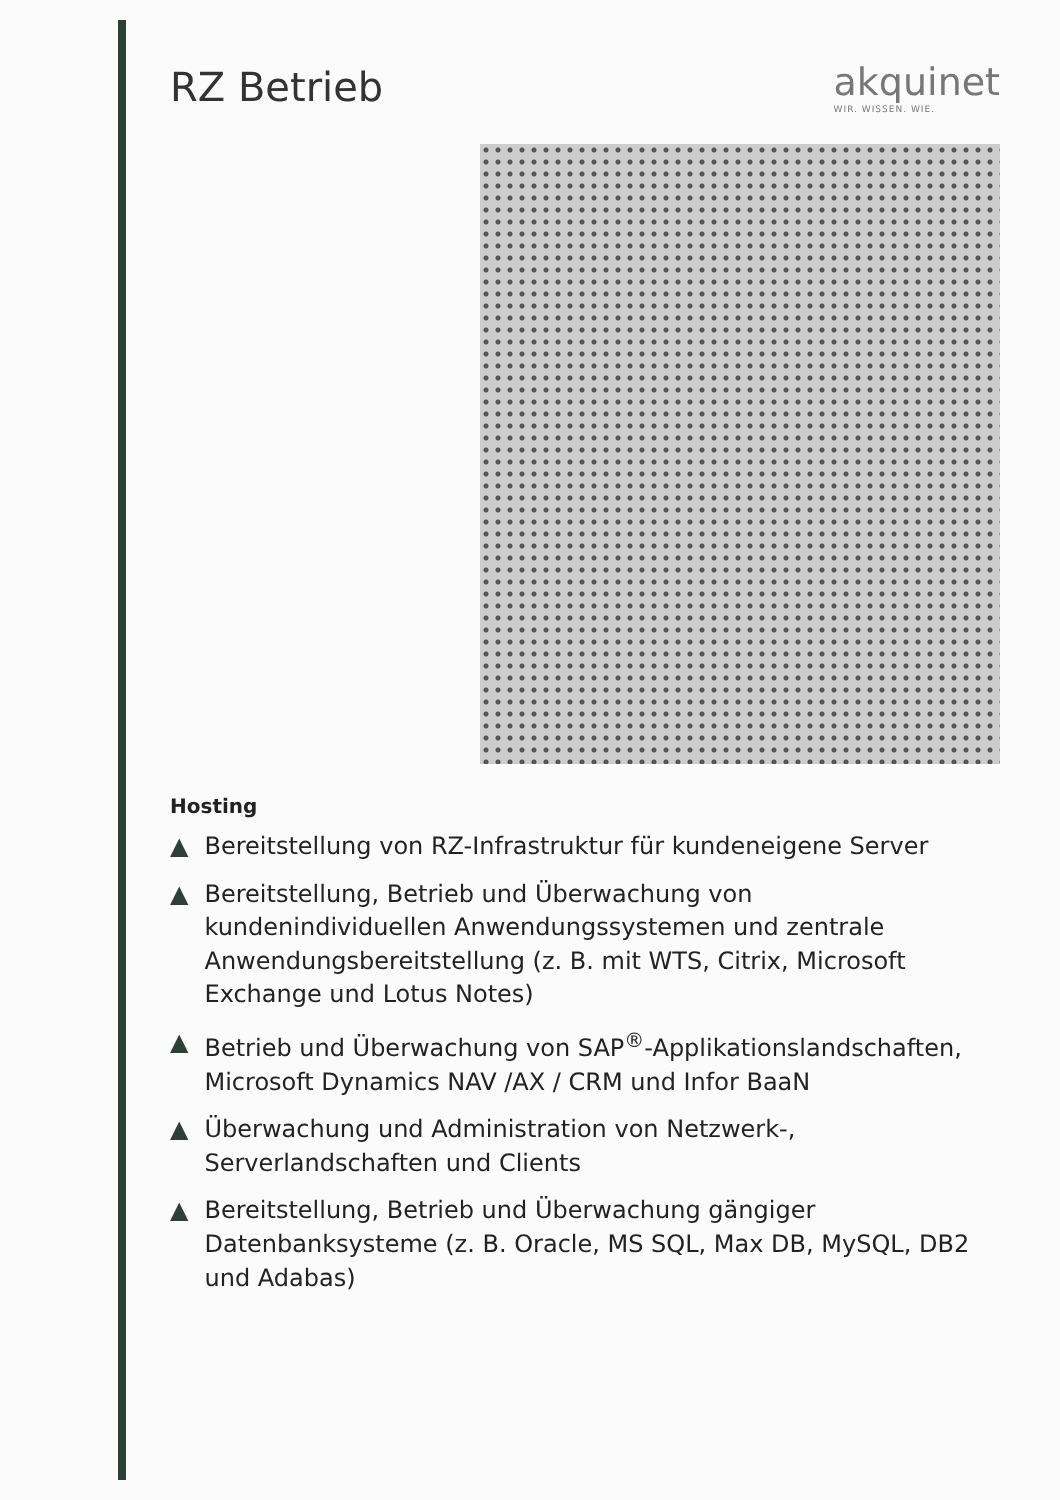RZ Betrieb akquinet
WIR. WISSEN. WIE.
Hosting
▲ Bereitstellung von RZ-Infrastruktur für kundeneigene Server
▲ Bereitstellung, Betrieb und Überwachung von kundenindividuellen Anwendungssystemen und zentrale Anwendungsbereitstellung (z. B. mit WTS, Citrix, Microsoft Exchange und Lotus Notes)
▲ Betrieb und Überwachung von SAP<sup>®</sup>-Applikationslandschaften, Microsoft Dynamics NAV /AX / CRM und Infor BaaN
▲ Überwachung und Administration von Netzwerk-, Serverlandschaften und Clients
▲ Bereitstellung, Betrieb und Überwachung gängiger Datenbanksysteme (z. B. Oracle, MS SQL, Max DB, MySQL, DB2 und Adabas)